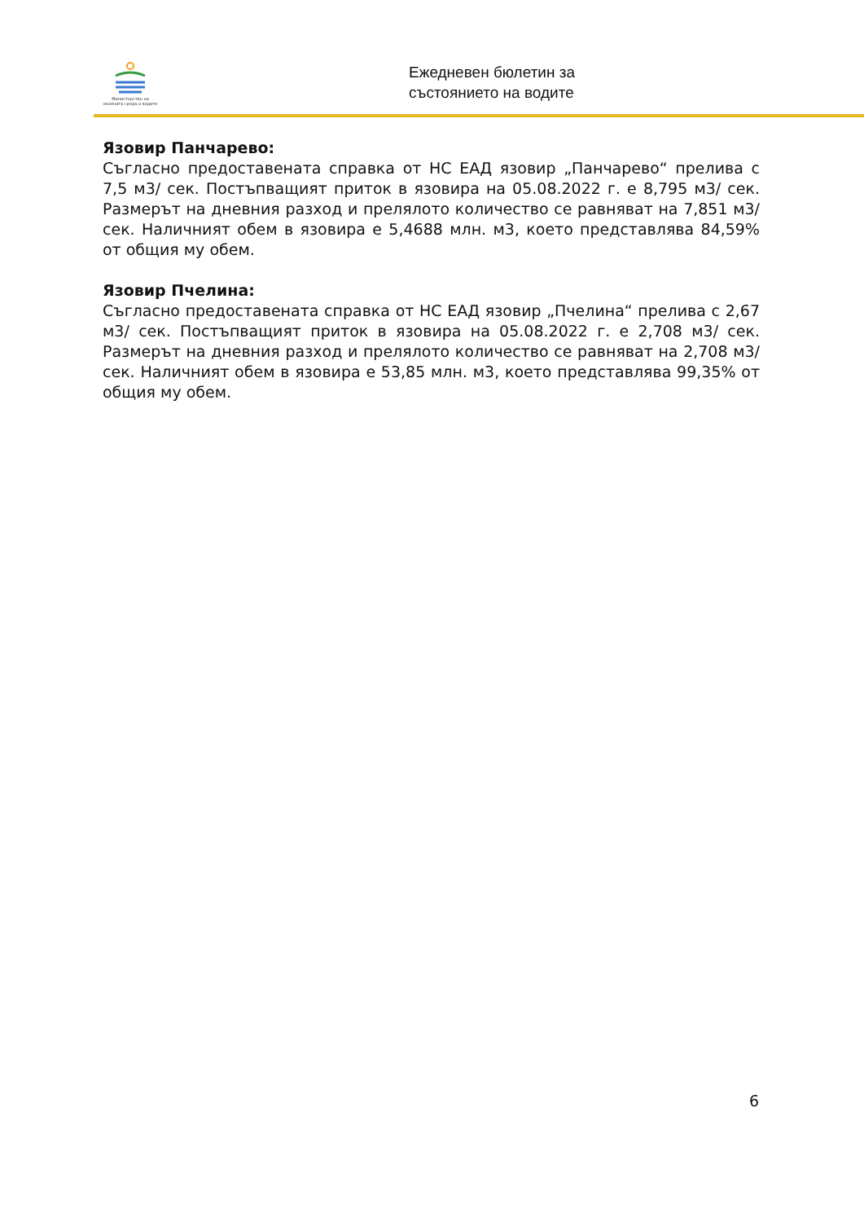Министерство на околната среда и водите
Ежедневен бюлетин за
състоянието на водите
Язовир Панчарево:
Съгласно предоставената справка от НС ЕАД язовир „Панчарево“ прелива с 7,5 м3/ сек. Постъпващият приток в язовира на 05.08.2022 г. е 8,795 м3/ сек. Размерът на дневния разход и прелялото количество се равняват на 7,851 м3/ сек. Наличният обем в язовира е 5,4688 млн. м3, което представлява 84,59% от общия му обем.
Язовир Пчелина:
Съгласно предоставената справка от НС ЕАД язовир „Пчелина“ прелива с 2,67 м3/ сек. Постъпващият приток в язовира на 05.08.2022 г. е 2,708 м3/ сек. Размерът на дневния разход и прелялото количество се равняват на 2,708 м3/ сек. Наличният обем в язовира е 53,85 млн. м3, което представлява 99,35% от общия му обем.
6